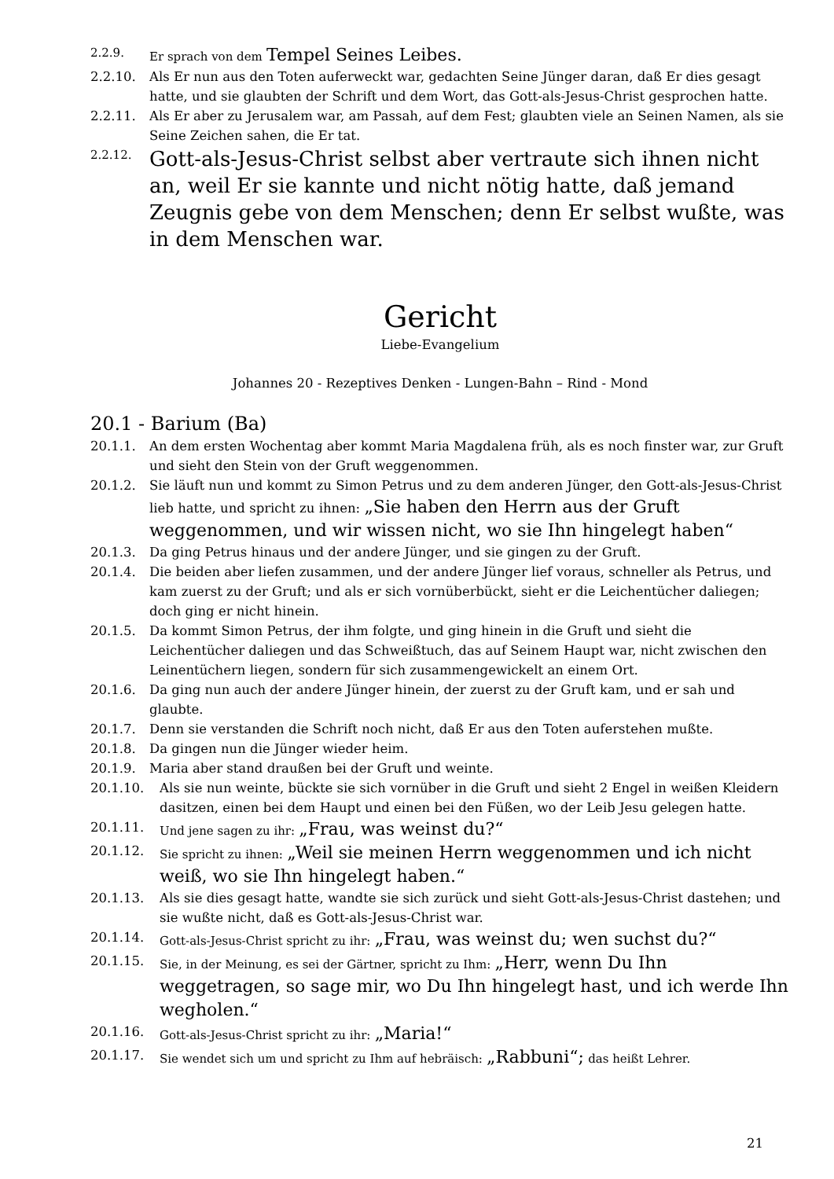2.2.9. Er sprach von dem Tempel Seines Leibes.
2.2.10. Als Er nun aus den Toten auferweckt war, gedachten Seine Jünger daran, daß Er dies gesagt hatte, und sie glaubten der Schrift und dem Wort, das Gott-als-Jesus-Christ gesprochen hatte.
2.2.11. Als Er aber zu Jerusalem war, am Passah, auf dem Fest; glaubten viele an Seinen Namen, als sie Seine Zeichen sahen, die Er tat.
2.2.12. Gott-als-Jesus-Christ selbst aber vertraute sich ihnen nicht an, weil Er sie kannte und nicht nötig hatte, daß jemand Zeugnis gebe von dem Menschen; denn Er selbst wußte, was in dem Menschen war.
Gericht
Liebe-Evangelium
Johannes 20 - Rezeptives Denken - Lungen-Bahn – Rind - Mond
20.1 - Barium (Ba)
20.1.1. An dem ersten Wochentag aber kommt Maria Magdalena früh, als es noch finster war, zur Gruft und sieht den Stein von der Gruft weggenommen.
20.1.2. Sie läuft nun und kommt zu Simon Petrus und zu dem anderen Jünger, den Gott-als-Jesus-Christ lieb hatte, und spricht zu ihnen: „Sie haben den Herrn aus der Gruft weggenommen, und wir wissen nicht, wo sie Ihn hingelegt haben“
20.1.3. Da ging Petrus hinaus und der andere Jünger, und sie gingen zu der Gruft.
20.1.4. Die beiden aber liefen zusammen, und der andere Jünger lief voraus, schneller als Petrus, und kam zuerst zu der Gruft; und als er sich vornüberbückt, sieht er die Leichentücher daliegen; doch ging er nicht hinein.
20.1.5. Da kommt Simon Petrus, der ihm folgte, und ging hinein in die Gruft und sieht die Leichentücher daliegen und das Schweißtuch, das auf Seinem Haupt war, nicht zwischen den Leinentüchern liegen, sondern für sich zusammengewickelt an einem Ort.
20.1.6. Da ging nun auch der andere Jünger hinein, der zuerst zu der Gruft kam, und er sah und glaubte.
20.1.7. Denn sie verstanden die Schrift noch nicht, daß Er aus den Toten auferstehen mußte.
20.1.8. Da gingen nun die Jünger wieder heim.
20.1.9. Maria aber stand draußen bei der Gruft und weinte.
20.1.10. Als sie nun weinte, bückte sie sich vornüber in die Gruft und sieht 2 Engel in weißen Kleidern dasitzen, einen bei dem Haupt und einen bei den Füßen, wo der Leib Jesu gelegen hatte.
20.1.11. Und jene sagen zu ihr: „Frau, was weinst du?“
20.1.12. Sie spricht zu ihnen: „Weil sie meinen Herrn weggenommen und ich nicht weiß, wo sie Ihn hingelegt haben.“
20.1.13. Als sie dies gesagt hatte, wandte sie sich zurück und sieht Gott-als-Jesus-Christ dastehen; und sie wußte nicht, daß es Gott-als-Jesus-Christ war.
20.1.14. Gott-als-Jesus-Christ spricht zu ihr: „Frau, was weinst du; wen suchst du?“
20.1.15. Sie, in der Meinung, es sei der Gärtner, spricht zu Ihm: „Herr, wenn Du Ihn weggetragen, so sage mir, wo Du Ihn hingelegt hast, und ich werde Ihn wegholen.“
20.1.16. Gott-als-Jesus-Christ spricht zu ihr: „Maria!“
20.1.17. Sie wendet sich um und spricht zu Ihm auf hebräisch: „Rabbuni“; das heißt Lehrer.
21